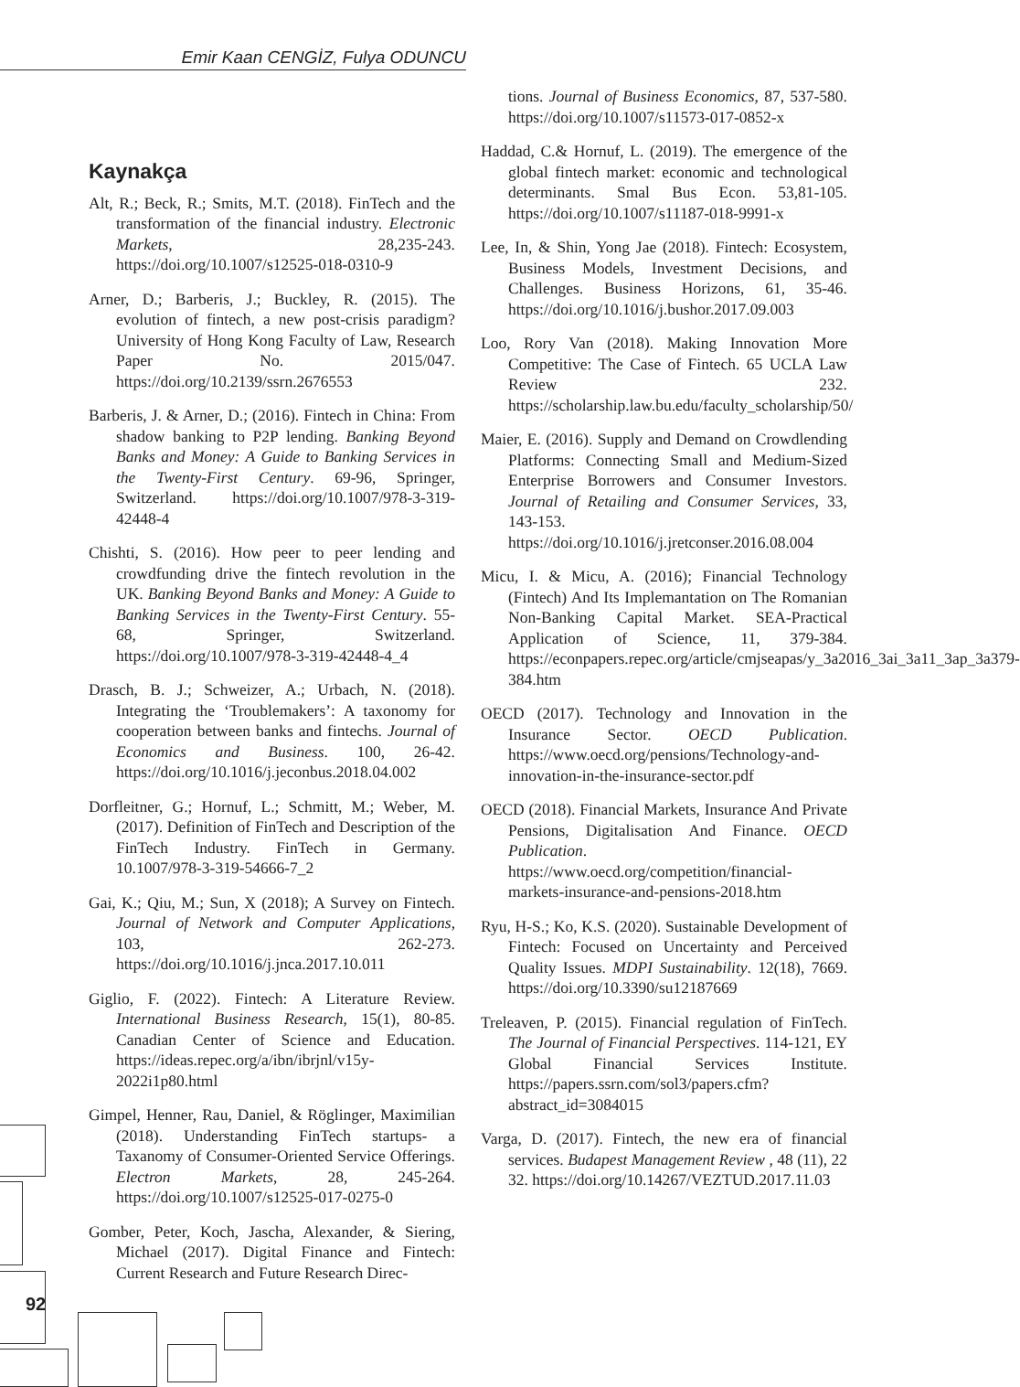Emir Kaan CENGİZ, Fulya ODUNCU
Kaynakça
Alt, R.; Beck, R.; Smits, M.T. (2018). FinTech and the transformation of the financial industry. Electronic Markets, 28,235-243. https://doi.org/10.1007/s12525-018-0310-9
Arner, D.; Barberis, J.; Buckley, R. (2015). The evolution of fintech, a new post-crisis paradigm? University of Hong Kong Faculty of Law, Research Paper No. 2015/047. https://doi.org/10.2139/ssrn.2676553
Barberis, J. & Arner, D.; (2016). Fintech in China: From shadow banking to P2P lending. Banking Beyond Banks and Money: A Guide to Banking Services in the Twenty-First Century. 69-96, Springer, Switzerland. https://doi.org/10.1007/978-3-319-42448-4
Chishti, S. (2016). How peer to peer lending and crowdfunding drive the fintech revolution in the UK. Banking Beyond Banks and Money: A Guide to Banking Services in the Twenty-First Century. 55-68, Springer, Switzerland. https://doi.org/10.1007/978-3-319-42448-4_4
Drasch, B. J.; Schweizer, A.; Urbach, N. (2018). Integrating the ‘Troublemakers’: A taxonomy for cooperation between banks and fintechs. Journal of Economics and Business. 100, 26-42. https://doi.org/10.1016/j.jeconbus.2018.04.002
Dorfleitner, G.; Hornuf, L.; Schmitt, M.; Weber, M. (2017). Definition of FinTech and Description of the FinTech Industry. FinTech in Germany. 10.1007/978-3-319-54666-7_2
Gai, K.; Qiu, M.; Sun, X (2018); A Survey on Fintech. Journal of Network and Computer Applications, 103, 262-273. https://doi.org/10.1016/j.jnca.2017.10.011
Giglio, F. (2022). Fintech: A Literature Review. International Business Research, 15(1), 80-85. Canadian Center of Science and Education. https://ideas.repec.org/a/ibn/ibrjnl/v15y-2022i1p80.html
Gimpel, Henner, Rau, Daniel, & Röglinger, Maximilian (2018). Understanding FinTech startups- a Taxanomy of Consumer-Oriented Service Offerings. Electron Markets, 28, 245-264. https://doi.org/10.1007/s12525-017-0275-0
Gomber, Peter, Koch, Jascha, Alexander, & Siering, Michael (2017). Digital Finance and Fintech: Current Research and Future Research Direc-
tions. Journal of Business Economics, 87, 537-580. https://doi.org/10.1007/s11573-017-0852-x
Haddad, C.& Hornuf, L. (2019). The emergence of the global fintech market: economic and technological determinants. Smal Bus Econ. 53,81-105. https://doi.org/10.1007/s11187-018-9991-x
Lee, In, & Shin, Yong Jae (2018). Fintech: Ecosystem, Business Models, Investment Decisions, and Challenges. Business Horizons, 61, 35-46. https://doi.org/10.1016/j.bushor.2017.09.003
Loo, Rory Van (2018). Making Innovation More Competitive: The Case of Fintech. 65 UCLA Law Review 232. https://scholarship.law.bu.edu/faculty_scholarship/50/
Maier, E. (2016). Supply and Demand on Crowdlending Platforms: Connecting Small and Medium-Sized Enterprise Borrowers and Consumer Investors. Journal of Retailing and Consumer Services, 33, 143-153. https://doi.org/10.1016/j.jretconser.2016.08.004
Micu, I. & Micu, A. (2016); Financial Technology (Fintech) And Its Implemantation on The Romanian Non-Banking Capital Market. SEA-Practical Application of Science, 11, 379-384. https://econpapers.repec.org/article/cmjseapas/y_3a2016_3ai_3a11_3ap_3a379-384.htm
OECD (2017). Technology and Innovation in the Insurance Sector. OECD Publication. https://www.oecd.org/pensions/Technology-and-innovation-in-the-insurance-sector.pdf
OECD (2018). Financial Markets, Insurance And Private Pensions, Digitalisation And Finance. OECD Publication. https://www.oecd.org/competition/financial-markets-insurance-and-pensions-2018.htm
Ryu, H-S.; Ko, K.S. (2020). Sustainable Development of Fintech: Focused on Uncertainty and Perceived Quality Issues. MDPI Sustainability. 12(18), 7669. https://doi.org/10.3390/su12187669
Treleaven, P. (2015). Financial regulation of FinTech. The Journal of Financial Perspectives. 114-121, EY Global Financial Services Institute. https://papers.ssrn.com/sol3/papers.cfm?abstract_id=3084015
Varga, D. (2017). Fintech, the new era of financial services. Budapest Management Review , 48 (11), 22 32. https://doi.org/10.14267/VEZTUD.2017.11.03
92